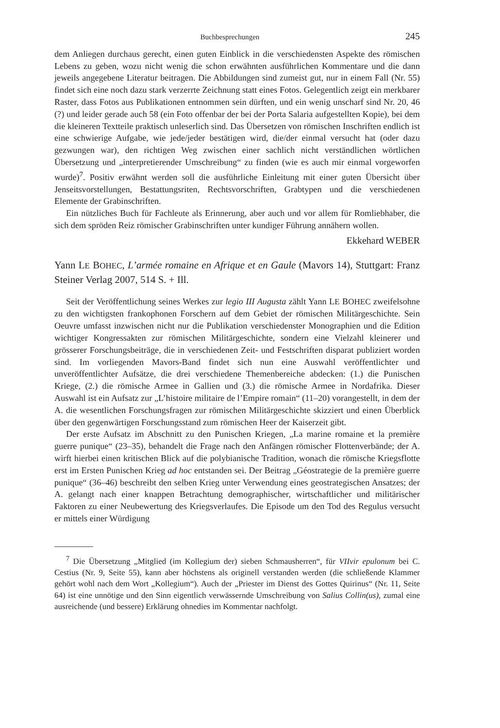Buchbesprechungen 245
dem Anliegen durchaus gerecht, einen guten Einblick in die verschiedensten Aspekte des römischen Lebens zu geben, wozu nicht wenig die schon erwähnten ausführlichen Kommentare und die dann jeweils angegebene Literatur beitragen. Die Abbildungen sind zumeist gut, nur in einem Fall (Nr. 55) findet sich eine noch dazu stark verzerrte Zeichnung statt eines Fotos. Gelegentlich zeigt ein merkbarer Raster, dass Fotos aus Publikationen entnommen sein dürften, und ein wenig unscharf sind Nr. 20, 46 (?) und leider gerade auch 58 (ein Foto offenbar der bei der Porta Salaria aufgestellten Kopie), bei dem die kleineren Textteile praktisch unleserlich sind. Das Übersetzen von römischen Inschriften endlich ist eine schwierige Aufgabe, wie jede/jeder bestätigen wird, die/der einmal versucht hat (oder dazu gezwungen war), den richtigen Weg zwischen einer sachlich nicht verständlichen wörtlichen Übersetzung und „interpretierender Umschreibung“ zu finden (wie es auch mir einmal vorgeworfen wurde)<sup>7</sup>. Positiv erwähnt werden soll die ausführliche Einleitung mit einer guten Übersicht über Jenseitsvorstellungen, Bestattungsriten, Rechtsvorschriften, Grabtypen und die verschiedenen Elemente der Grabinschriften.
Ein nützliches Buch für Fachleute als Erinnerung, aber auch und vor allem für Romliebhaber, die sich dem spröden Reiz römischer Grabinschriften unter kundiger Führung annähern wollen.
Ekkehard WEBER
Yann LE BOHEC, L’armée romaine en Afrique et en Gaule (Mavors 14), Stuttgart: Franz Steiner Verlag 2007, 514 S. + Ill.
Seit der Veröffentlichung seines Werkes zur legio III Augusta zählt Yann LE BOHEC zweifelsohne zu den wichtigsten frankophonen Forschern auf dem Gebiet der römischen Militärgeschichte. Sein Oeuvre umfasst inzwischen nicht nur die Publikation verschiedenster Monographien und die Edition wichtiger Kongressakten zur römischen Militärgeschichte, sondern eine Vielzahl kleinerer und grösserer Forschungsbeiträge, die in verschiedenen Zeit- und Festschriften disparat publiziert worden sind. Im vorliegenden Mavors-Band findet sich nun eine Auswahl veröffentlichter und unveröffentlichter Aufsätze, die drei verschiedene Themenbereiche abdecken: (1.) die Punischen Kriege, (2.) die römische Armee in Gallien und (3.) die römische Armee in Nordafrika. Dieser Auswahl ist ein Aufsatz zur „L’histoire militaire de l’Empire romain“ (11–20) vorangestellt, in dem der A. die wesentlichen Forschungsfragen zur römischen Militärgeschichte skizziert und einen Überblick über den gegenwärtigen Forschungsstand zum römischen Heer der Kaiserzeit gibt.
Der erste Aufsatz im Abschnitt zu den Punischen Kriegen, „La marine romaine et la première guerre punique“ (23–35), behandelt die Frage nach den Anfängen römischer Flottenverbände; der A. wirft hierbei einen kritischen Blick auf die polybianische Tradition, wonach die römische Kriegsflotte erst im Ersten Punischen Krieg ad hoc entstanden sei. Der Beitrag „Géostrategie de la première guerre punique“ (36–46) beschreibt den selben Krieg unter Verwendung eines geostrategischen Ansatzes; der A. gelangt nach einer knappen Betrachtung demographischer, wirtschaftlicher und militärischer Faktoren zu einer Neubewertung des Kriegsverlaufes. Die Episode um den Tod des Regulus versucht er mittels einer Würdigung
<sup>7</sup> Die Übersetzung „Mitglied (im Kollegium der) sieben Schmausherren“, für VIIvir epulonum bei C. Cestius (Nr. 9, Seite 55), kann aber höchstens als originell verstanden werden (die schließende Klammer gehört wohl nach dem Wort „Kollegium“). Auch der „Priester im Dienst des Gottes Quirinus“ (Nr. 11, Seite 64) ist eine unnötige und den Sinn eigentlich verwässernde Umschreibung von Salius Collin(us), zumal eine ausreichende (und bessere) Erklärung ohnedies im Kommentar nachfolgt.